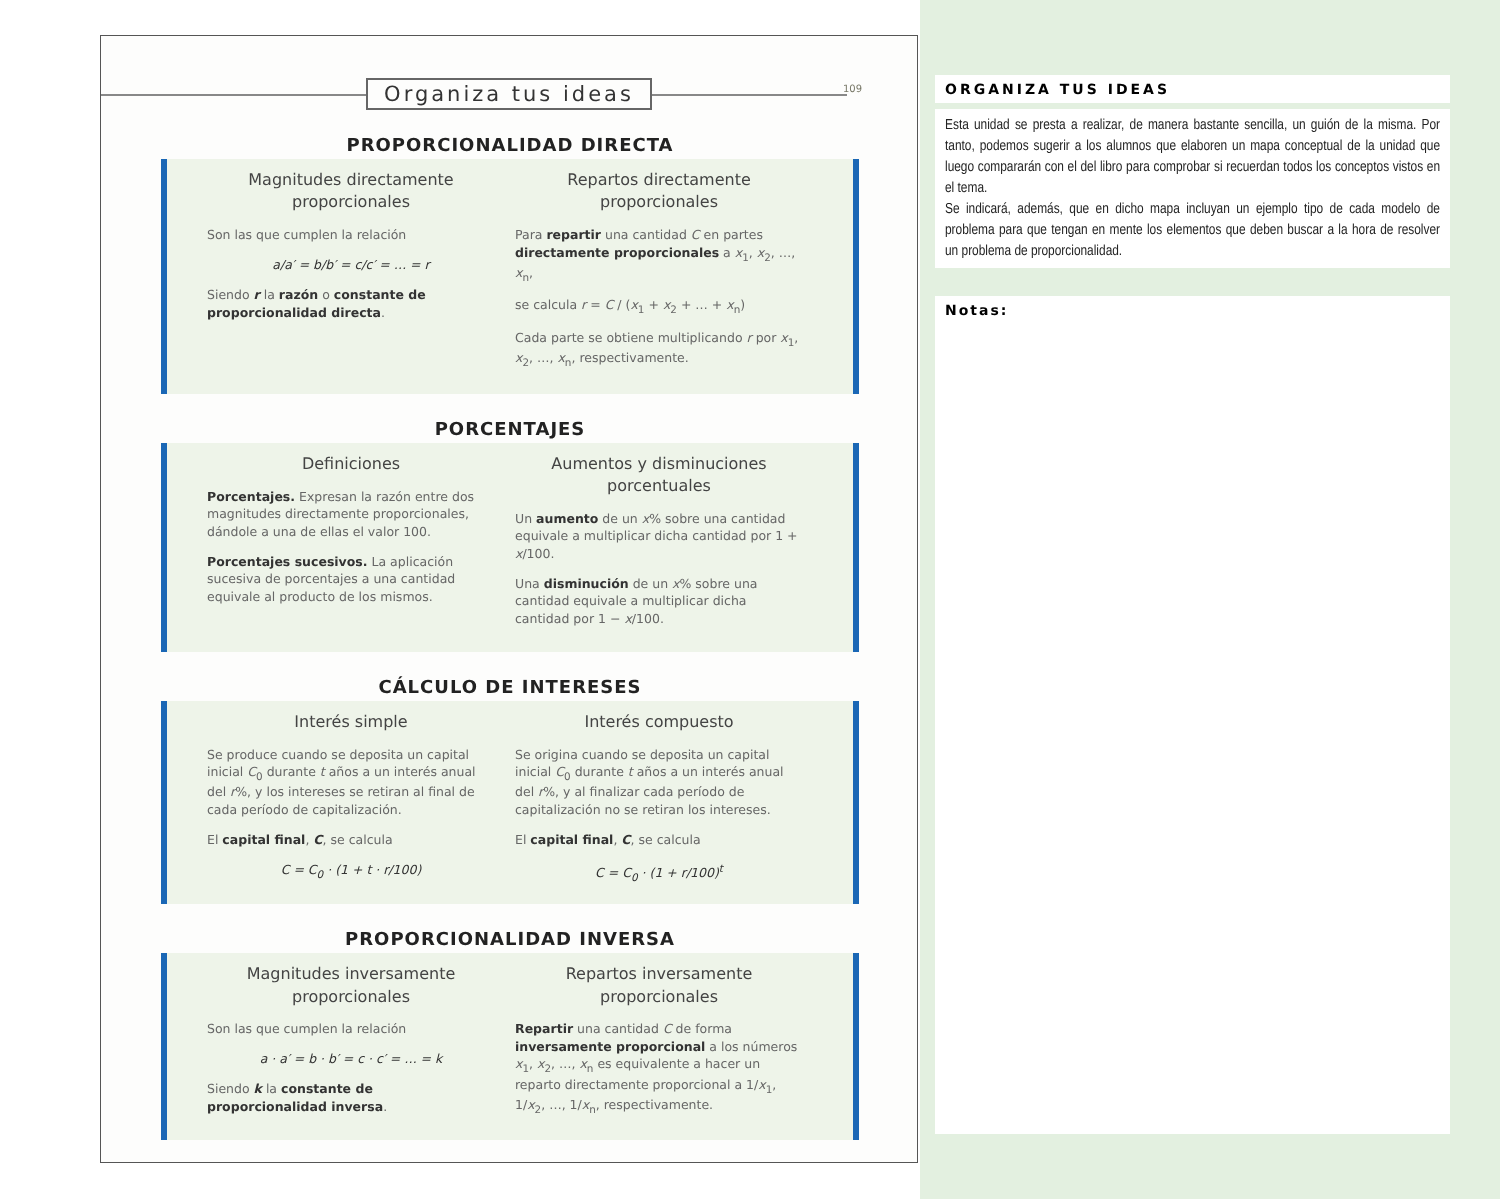Organiza tus ideas
109
PROPORCIONALIDAD DIRECTA
Magnitudes directamente proporcionales
Son las que cumplen la relación
a/a′ = b/b′ = c/c′ = … = r
Siendo r la razón o constante de proporcionalidad directa.
Repartos directamente proporcionales
Para repartir una cantidad C en partes directamente proporcionales a x<sub>1</sub>, x<sub>2</sub>, …, x<sub>n</sub>,
se calcula r = C / (x<sub>1</sub> + x<sub>2</sub> + … + x<sub>n</sub>)
Cada parte se obtiene multiplicando r por x<sub>1</sub>, x<sub>2</sub>, …, x<sub>n</sub>, respectivamente.
PORCENTAJES
Definiciones
Porcentajes. Expresan la razón entre dos magnitudes directamente proporcionales, dándole a una de ellas el valor 100.
Porcentajes sucesivos. La aplicación sucesiva de porcentajes a una cantidad equivale al producto de los mismos.
Aumentos y disminuciones porcentuales
Un aumento de un x% sobre una cantidad equivale a multiplicar dicha cantidad por 1 + x/100.
Una disminución de un x% sobre una cantidad equivale a multiplicar dicha cantidad por 1 − x/100.
CÁLCULO DE INTERESES
Interés simple
Se produce cuando se deposita un capital inicial C<sub>0</sub> durante t años a un interés anual del r%, y los intereses se retiran al final de cada período de capitalización.
El capital final, C, se calcula
C = C<sub>0</sub> · (1 + t · r/100)
Interés compuesto
Se origina cuando se deposita un capital inicial C<sub>0</sub> durante t años a un interés anual del r%, y al finalizar cada período de capitalización no se retiran los intereses.
El capital final, C, se calcula
C = C<sub>0</sub> · (1 + r/100)<sup>t</sup>
PROPORCIONALIDAD INVERSA
Magnitudes inversamente proporcionales
Son las que cumplen la relación
a · a′ = b · b′ = c · c′ = … = k
Siendo k la constante de proporcionalidad inversa.
Repartos inversamente proporcionales
Repartir una cantidad C de forma inversamente proporcional a los números x<sub>1</sub>, x<sub>2</sub>, …, x<sub>n</sub> es equivalente a hacer un reparto directamente proporcional a 1/x<sub>1</sub>, 1/x<sub>2</sub>, …, 1/x<sub>n</sub>, respectivamente.
ORGANIZA TUS IDEAS
Esta unidad se presta a realizar, de manera bastante sencilla, un guión de la misma. Por tanto, podemos sugerir a los alumnos que elaboren un mapa conceptual de la unidad que luego compararán con el del libro para comprobar si recuerdan todos los conceptos vistos en el tema.
Se indicará, además, que en dicho mapa incluyan un ejemplo tipo de cada modelo de problema para que tengan en mente los elementos que deben buscar a la hora de resolver un problema de proporcionalidad.
Notas: